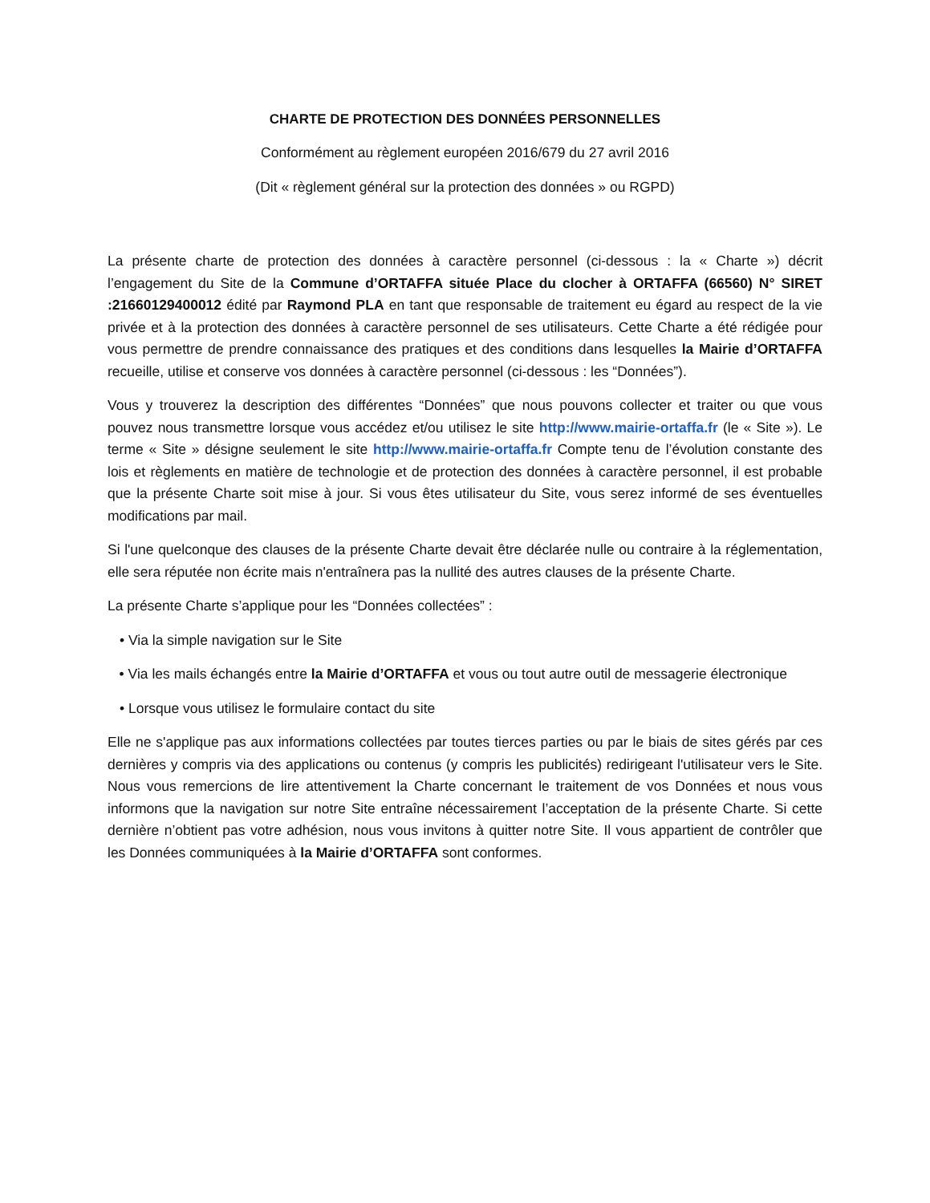CHARTE DE PROTECTION DES DONNÉES PERSONNELLES
Conformément au règlement européen 2016/679 du 27 avril 2016
(Dit « règlement général sur la protection des données » ou RGPD)
La présente charte de protection des données à caractère personnel (ci-dessous : la « Charte ») décrit l’engagement du Site de la Commune d’ORTAFFA située Place du clocher à ORTAFFA (66560) N° SIRET :21660129400012 édité par Raymond PLA en tant que responsable de traitement eu égard au respect de la vie privée et à la protection des données à caractère personnel de ses utilisateurs. Cette Charte a été rédigée pour vous permettre de prendre connaissance des pratiques et des conditions dans lesquelles la Mairie d’ORTAFFA recueille, utilise et conserve vos données à caractère personnel (ci-dessous : les “Données”).
Vous y trouverez la description des différentes “Données” que nous pouvons collecter et traiter ou que vous pouvez nous transmettre lorsque vous accédez et/ou utilisez le site http://www.mairie-ortaffa.fr (le « Site »). Le terme « Site » désigne seulement le site http://www.mairie-ortaffa.fr Compte tenu de l’évolution constante des lois et règlements en matière de technologie et de protection des données à caractère personnel, il est probable que la présente Charte soit mise à jour. Si vous êtes utilisateur du Site, vous serez informé de ses éventuelles modifications par mail.
Si l'une quelconque des clauses de la présente Charte devait être déclarée nulle ou contraire à la réglementation, elle sera réputée non écrite mais n'entraînera pas la nullité des autres clauses de la présente Charte.
La présente Charte s’applique pour les “Données collectées” :
• Via la simple navigation sur le Site
• Via les mails échangés entre la Mairie d’ORTAFFA et vous ou tout autre outil de messagerie électronique
• Lorsque vous utilisez le formulaire contact du site
Elle ne s'applique pas aux informations collectées par toutes tierces parties ou par le biais de sites gérés par ces dernières y compris via des applications ou contenus (y compris les publicités) redirigeant l'utilisateur vers le Site. Nous vous remercions de lire attentivement la Charte concernant le traitement de vos Données et nous vous informons que la navigation sur notre Site entraîne nécessairement l’acceptation de la présente Charte. Si cette dernière n’obtient pas votre adhésion, nous vous invitons à quitter notre Site. Il vous appartient de contrôler que les Données communiquées à la Mairie d’ORTAFFA sont conformes.